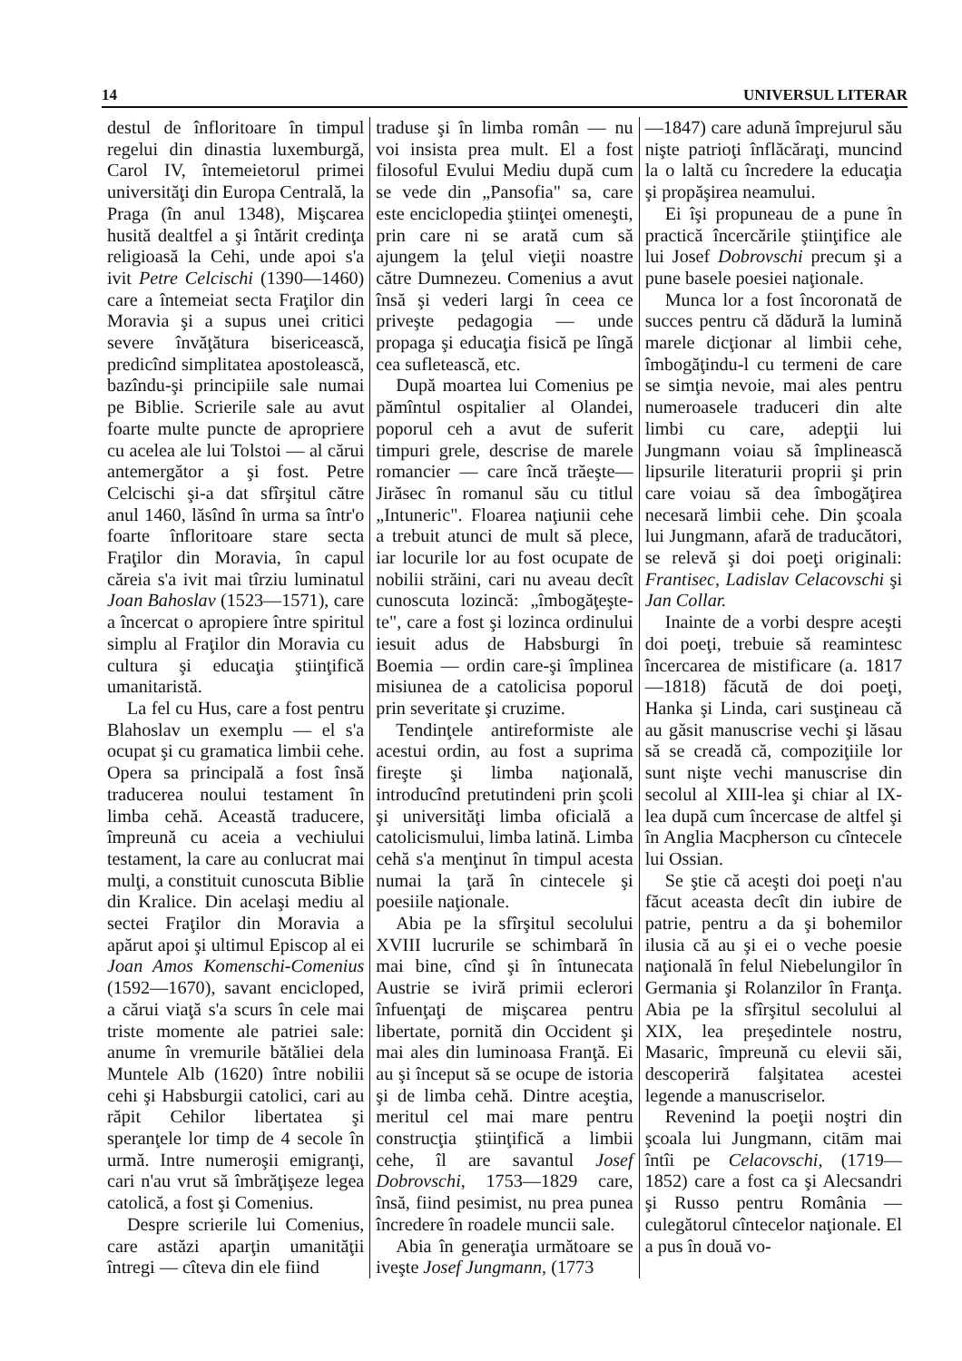14 UNIVERSUL LITERAR
destul de înfloritoare în timpul regelui din dinastia luxemburgă, Carol IV, întemeietorul primei universităţi din Europa Centrală, la Praga (în anul 1348), Mişcarea husită dealtfel a şi întărit credinţa religioasă la Cehi, unde apoi s'a ivit Petre Celcischi (1390—1460) care a întemeiat secta Fraţilor din Moravia şi a supus unei critici severe învăţătura bisericească, predicînd simplitatea apostolească, bazîndu-şi principiile sale numai pe Biblie. Scrierile sale au avut foarte multe puncte de apropriere cu acelea ale lui Tolstoi — al cărui antemergător a şi fost. Petre Celcischi şi-a dat sfîrşitul către anul 1460, lăsînd în urma sa într'o foarte înfloritoare stare secta Fraţilor din Moravia, în capul căreia s'a ivit mai tîrziu luminatul Joan Bahoslav (1523—1571), care a încercat o apropiere între spiritul simplu al Fraţilor din Moravia cu cultura şi educaţia ştiinţifică umanitaristă.
La fel cu Hus, care a fost pentru Blahoslav un exemplu — el s'a ocupat şi cu gramatica limbii cehe. Opera sa principală a fost însă traducerea noului testament în limba cehă. Această traducere, împreună cu aceia a vechiului testament, la care au conlucrat mai mulţi, a constituit cunoscuta Biblie din Kralice. Din acelaşi mediu al sectei Fraţilor din Moravia a apărut apoi şi ultimul Episcop al ei Joan Amos Komenschi-Comenius (1592—1670), savant encicloped, a cărui viaţă s'a scurs în cele mai triste momente ale patriei sale: anume în vremurile bătăliei dela Muntele Alb (1620) între nobilii cehi şi Habsburgii catolici, cari au răpit Cehilor libertatea şi speranţele lor timp de 4 secole în urmă. Intre numeroşii emigranţi, cari n'au vrut să îmbrăţişeze legea catolică, a fost şi Comenius.
Despre scrierile lui Comenius, care astăzi aparţin umanităţii întregi — cîteva din ele fiind
traduse şi în limba român — nu voi insista prea mult. El a fost filosoful Evului Mediu după cum se vede din „Pansofia" sa, care este enciclopedia ştiinţei omeneşti, prin care ni se arată cum să ajungem la ţelul vieţii noastre către Dumnezeu. Comenius a avut însă şi vederi largi în ceea ce priveşte pedagogia — unde propaga şi educaţia fisică pe lîngă cea sufletească, etc.
După moartea lui Comenius pe pămîntul ospitalier al Olandei, poporul ceh a avut de suferit timpuri grele, descrise de marele romancier — care încă trăeşte—Jirăsec în romanul său cu titlul „Intuneric". Floarea naţiunii cehe a trebuit atunci de mult să plece, iar locurile lor au fost ocupate de nobilii străini, cari nu aveau decît cunoscuta lozincă: „îmbogăţeşte-te", care a fost şi lozinca ordinului iesuit adus de Habsburgi în Boemia — ordin care-şi împlinea misiunea de a catolicisa poporul prin severitate şi cruzime.
Tendinţele antireformiste ale acestui ordin, au fost a suprima fireşte şi limba naţională, introducînd pretutindeni prin şcoli şi universităţi limba oficială a catolicismului, limba latină. Limba cehă s'a menţinut în timpul acesta numai la ţară în cintecele şi poesiile naţionale.
Abia pe la sfîrşitul secolului XVIII lucrurile se schimbară în mai bine, cînd şi în întunecata Austrie se iviră primii eclerori înfuenţaţi de mişcarea pentru libertate, pornită din Occident şi mai ales din luminoasa Franţă. Ei au şi început să se ocupe de istoria şi de limba cehă. Dintre aceştia, meritul cel mai mare pentru construcţia ştiinţifică a limbii cehe, îl are savantul Josef Dobrovschi, 1753—1829 care, însă, fiind pesimist, nu prea punea încredere în roadele muncii sale.
Abia în generaţia următoare se iveşte Josef Jungmann, (1773
—1847) care adună împrejurul său nişte patrioţi înflăcăraţi, muncind la o laltă cu încredere la educaţia şi propăşirea neamului.
Ei îşi propuneau de a pune în practică încercările ştiinţifice ale lui Josef Dobrovschi precum şi a pune basele poesiei naţionale.
Munca lor a fost încoronată de succes pentru că dădură la lumină marele dicţionar al limbii cehe, îmbogăţindu-l cu termeni de care se simţia nevoie, mai ales pentru numeroasele traduceri din alte limbi cu care, adepţii lui Jungmann voiau să împlinească lipsurile literaturii proprii şi prin care voiau să dea îmbogăţirea necesară limbii cehe. Din şcoala lui Jungmann, afară de traducători, se relevă şi doi poeţi originali: Frantisec, Ladislav Celacovschi şi Jan Collar.
Inainte de a vorbi despre aceşti doi poeţi, trebuie să reamintesc încercarea de mistificare (a. 1817—1818) făcută de doi poeţi, Hanka şi Linda, cari susţineau că au găsit manuscrise vechi şi lăsau să se creadă că, compoziţiile lor sunt nişte vechi manuscrise din secolul al XIII-lea şi chiar al IX-lea după cum încercase de altfel şi în Anglia Macpherson cu cîntecele lui Ossian.
Se ştie că aceşti doi poeţi n'au făcut aceasta decît din iubire de patrie, pentru a da şi bohemilor ilusia că au şi ei o veche poesie naţională în felul Niebelungilor în Germania şi Rolanzilor în Franţa. Abia pe la sfîrşitul secolului al XIX, lea preşedintele nostru, Masaric, împreună cu elevii săi, descoperiră falşitatea acestei legende a manuscriselor.
Revenind la poeţii noştri din şcoala lui Jungmann, citām mai întîi pe Celacovschi, (1719—1852) care a fost ca şi Alecsandri şi Russo pentru România — culegătorul cîntecelor naţionale. El a pus în două vo-